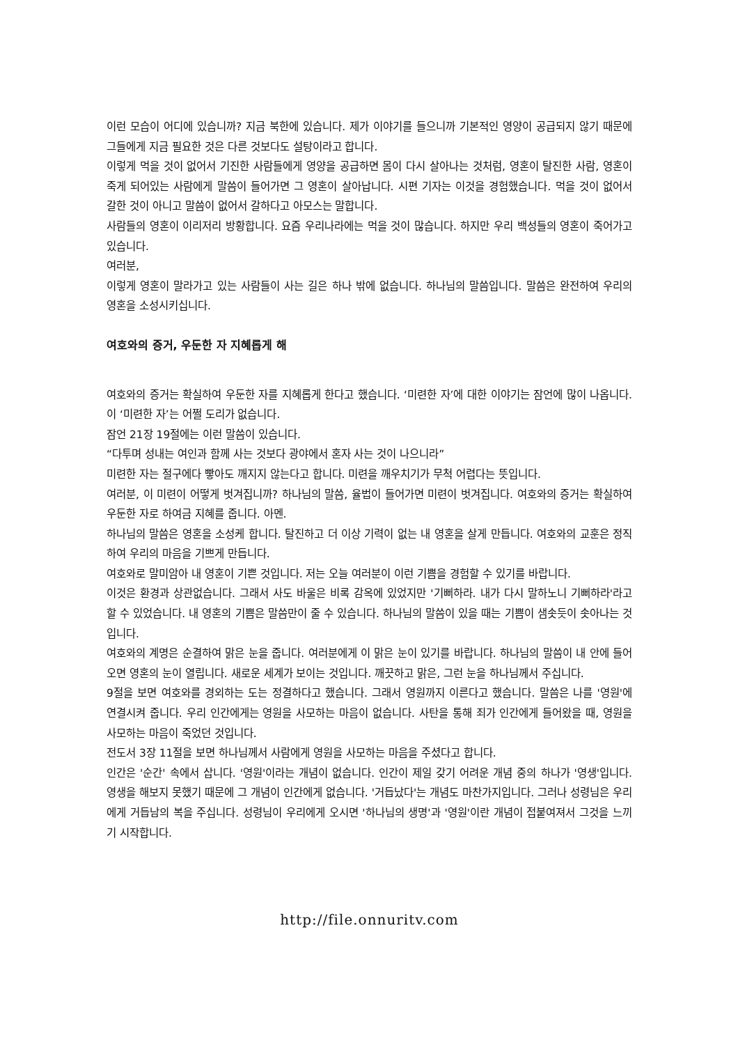이런 모습이 어디에 있습니까? 지금 북한에 있습니다. 제가 이야기를 들으니까 기본적인 영양이 공급되지 않기 때문에 그들에게 지금 필요한 것은 다른 것보다도 설탕이라고 합니다.
이렇게 먹을 것이 없어서 기진한 사람들에게 영양을 공급하면 몸이 다시 살아나는 것처럼, 영혼이 탈진한 사람, 영혼이 죽게 되어있는 사람에게 말씀이 들어가면 그 영혼이 살아납니다. 시편 기자는 이것을 경험했습니다. 먹을 것이 없어서 갈한 것이 아니고 말씀이 없어서 갈하다고 아모스는 말합니다.
사람들의 영혼이 이리저리 방황합니다. 요즘 우리나라에는 먹을 것이 많습니다. 하지만 우리 백성들의 영혼이 죽어가고 있습니다.
여러분,
이렇게 영혼이 말라가고 있는 사람들이 사는 길은 하나 밖에 없습니다. 하나님의 말씀입니다. 말씀은 완전하여 우리의 영혼을 소성시키십니다.
여호와의 증거, 우둔한 자 지혜롭게 해
여호와의 증거는 확실하여 우둔한 자를 지혜롭게 한다고 했습니다. ‘미련한 자’에 대한 이야기는 잠언에 많이 나옵니다. 이 ‘미련한 자’는 어쩔 도리가 없습니다.
잠언 21장 19절에는 이런 말씀이 있습니다.
“다투며 성내는 여인과 함께 사는 것보다 광야에서 혼자 사는 것이 나으니라”
미련한 자는 절구에다 빻아도 깨지지 않는다고 합니다. 미련을 깨우치기가 무척 어렵다는 뜻입니다.
여러분, 이 미련이 어떻게 벗겨집니까? 하나님의 말씀, 율법이 들어가면 미련이 벗겨집니다. 여호와의 증거는 확실하여 우둔한 자로 하여금 지혜를 줍니다. 아멘.
하나님의 말씀은 영혼을 소성케 합니다. 탈진하고 더 이상 기력이 없는 내 영혼을 살게 만듭니다. 여호와의 교훈은 정직하여 우리의 마음을 기쁘게 만듭니다.
여호와로 말미암아 내 영혼이 기쁜 것입니다. 저는 오늘 여러분이 이런 기쁨을 경험할 수 있기를 바랍니다.
이것은 환경과 상관없습니다. 그래서 사도 바울은 비록 감옥에 있었지만 '기뻐하라. 내가 다시 말하노니 기뻐하라'라고 할 수 있었습니다. 내 영혼의 기쁨은 말씀만이 줄 수 있습니다. 하나님의 말씀이 있을 때는 기쁨이 샘솟듯이 솟아나는 것입니다.
여호와의 계명은 순결하여 맑은 눈을 줍니다. 여러분에게 이 맑은 눈이 있기를 바랍니다. 하나님의 말씀이 내 안에 들어오면 영혼의 눈이 열립니다. 새로운 세계가 보이는 것입니다. 깨끗하고 맑은, 그런 눈을 하나님께서 주십니다.
9절을 보면 여호와를 경외하는 도는 정결하다고 했습니다. 그래서 영원까지 이른다고 했습니다. 말씀은 나를 '영원'에 연결시켜 줍니다. 우리 인간에게는 영원을 사모하는 마음이 없습니다. 사탄을 통해 죄가 인간에게 들어왔을 때, 영원을 사모하는 마음이 죽었던 것입니다.
전도서 3장 11절을 보면 하나님께서 사람에게 영원을 사모하는 마음을 주셨다고 합니다.
인간은 '순간' 속에서 삽니다. '영원'이라는 개념이 없습니다. 인간이 제일 갖기 어려운 개념 중의 하나가 '영생'입니다. 영생을 해보지 못했기 때문에 그 개념이 인간에게 없습니다. '거듭났다'는 개념도 마찬가지입니다. 그러나 성령님은 우리에게 거듭남의 복을 주십니다. 성령님이 우리에게 오시면 '하나님의 생명'과 '영원'이란 개념이 접붙여져서 그것을 느끼기 시작합니다.
http://file.onnuritv.com